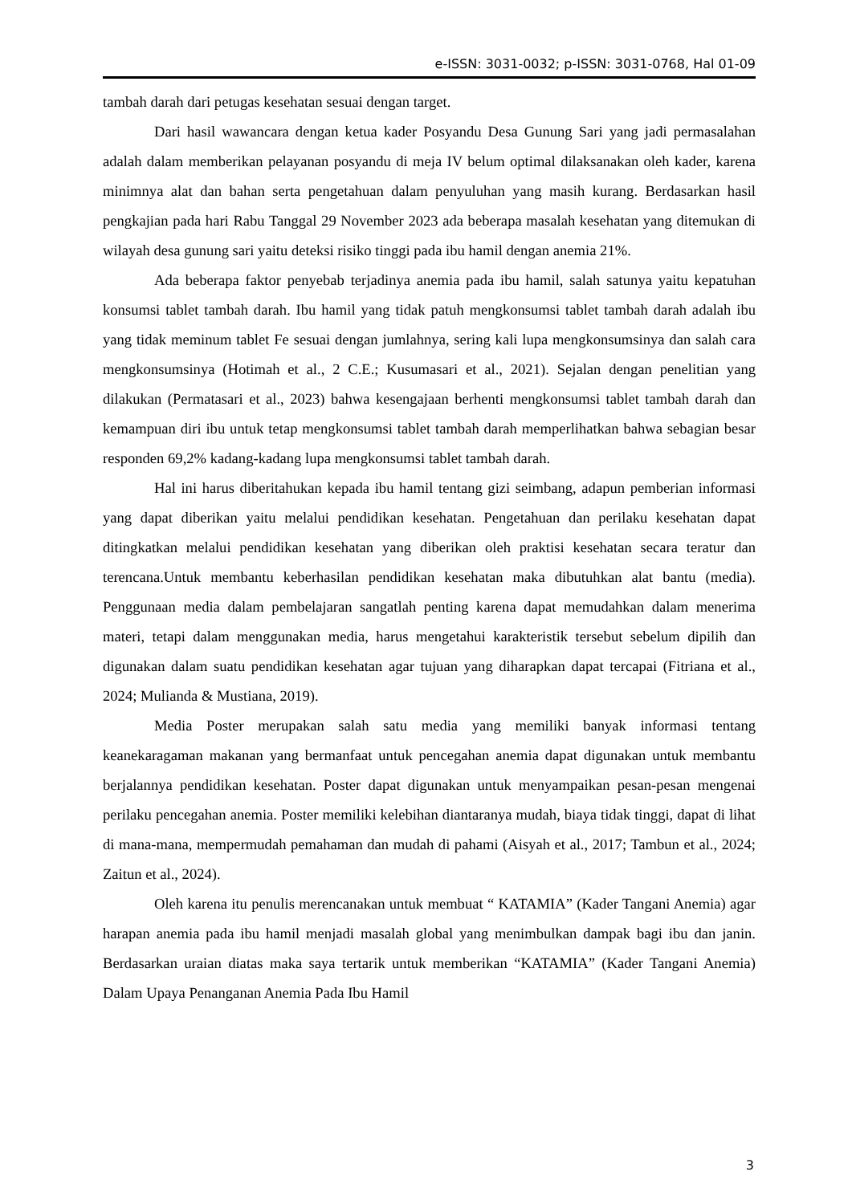e-ISSN: 3031-0032; p-ISSN: 3031-0768, Hal 01-09
tambah darah dari petugas kesehatan sesuai dengan target.
Dari hasil wawancara dengan ketua kader Posyandu Desa Gunung Sari yang jadi permasalahan adalah dalam memberikan pelayanan posyandu di meja IV belum optimal dilaksanakan oleh kader, karena minimnya alat dan bahan serta pengetahuan dalam penyuluhan yang masih kurang. Berdasarkan hasil pengkajian pada hari Rabu Tanggal 29 November 2023 ada beberapa masalah kesehatan yang ditemukan di wilayah desa gunung sari yaitu deteksi risiko tinggi pada ibu hamil dengan anemia 21%.
Ada beberapa faktor penyebab terjadinya anemia pada ibu hamil, salah satunya yaitu kepatuhan konsumsi tablet tambah darah. Ibu hamil yang tidak patuh mengkonsumsi tablet tambah darah adalah ibu yang tidak meminum tablet Fe sesuai dengan jumlahnya, sering kali lupa mengkonsumsinya dan salah cara mengkonsumsinya (Hotimah et al., 2 C.E.; Kusumasari et al., 2021). Sejalan dengan penelitian yang dilakukan (Permatasari et al., 2023) bahwa kesengajaan berhenti mengkonsumsi tablet tambah darah dan kemampuan diri ibu untuk tetap mengkonsumsi tablet tambah darah memperlihatkan bahwa sebagian besar responden 69,2% kadang-kadang lupa mengkonsumsi tablet tambah darah.
Hal ini harus diberitahukan kepada ibu hamil tentang gizi seimbang, adapun pemberian informasi yang dapat diberikan yaitu melalui pendidikan kesehatan. Pengetahuan dan perilaku kesehatan dapat ditingkatkan melalui pendidikan kesehatan yang diberikan oleh praktisi kesehatan secara teratur dan terencana.Untuk membantu keberhasilan pendidikan kesehatan maka dibutuhkan alat bantu (media). Penggunaan media dalam pembelajaran sangatlah penting karena dapat memudahkan dalam menerima materi, tetapi dalam menggunakan media, harus mengetahui karakteristik tersebut sebelum dipilih dan digunakan dalam suatu pendidikan kesehatan agar tujuan yang diharapkan dapat tercapai (Fitriana et al., 2024; Mulianda & Mustiana, 2019).
Media Poster merupakan salah satu media yang memiliki banyak informasi tentang keanekaragaman makanan yang bermanfaat untuk pencegahan anemia dapat digunakan untuk membantu berjalannya pendidikan kesehatan. Poster dapat digunakan untuk menyampaikan pesan-pesan mengenai perilaku pencegahan anemia. Poster memiliki kelebihan diantaranya mudah, biaya tidak tinggi, dapat di lihat di mana-mana, mempermudah pemahaman dan mudah di pahami (Aisyah et al., 2017; Tambun et al., 2024; Zaitun et al., 2024).
Oleh karena itu penulis merencanakan untuk membuat “ KATAMIA” (Kader Tangani Anemia) agar harapan anemia pada ibu hamil menjadi masalah global yang menimbulkan dampak bagi ibu dan janin. Berdasarkan uraian diatas maka saya tertarik untuk memberikan “KATAMIA” (Kader Tangani Anemia) Dalam Upaya Penanganan Anemia Pada Ibu Hamil
3